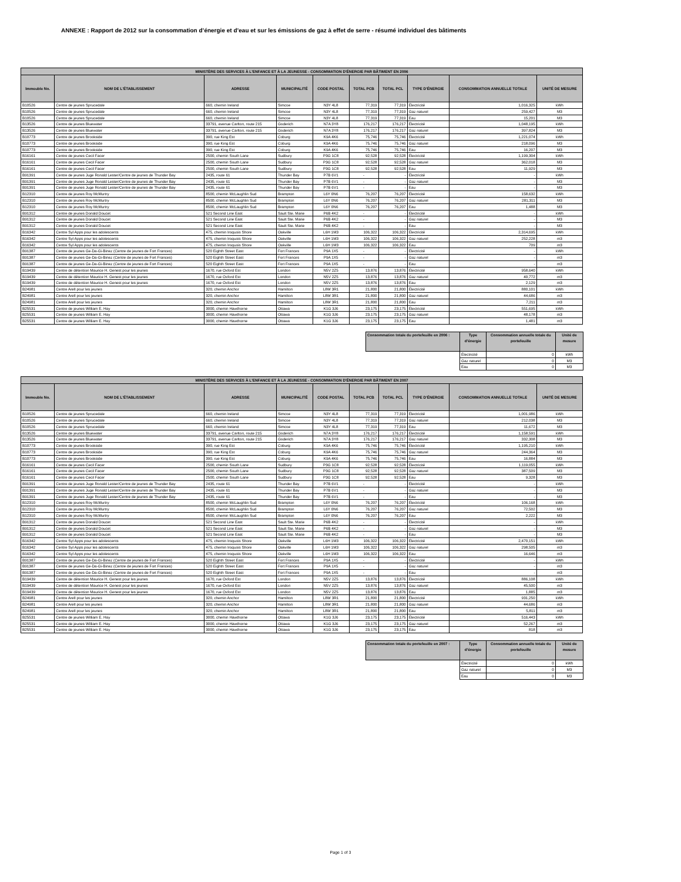ANNEXE : Rapport de 2012 sur la consommation d’énergie et d’eau et sur les émissions de gaz à effet de serre - résumé individuel des bâtiments
| MINISTÈRE DES SERVICES À L'ENFANCE ET À LA JEUNESSE - CONSOMMATION D'ÉNERGIE PAR BÂTIMENT EN 2006 | | | | | | | | | |
| --- | --- | --- | --- | --- | --- | --- | --- | --- | --- |
| Immeuble No. | NOM DE L'ÉTABLISSEMENT | ADRESSE | MUNICIPALITÉ | CODE POSTAL | TOTAL PCB | TOTAL PCL | TYPE D'ÉNERGIE | CONSOMMATION ANNUELLE TOTALE | UNITÉ DE MESURE |
| B10526 | Centre de jeunes Sprucedale | 660, chemin Ireland | Simcoe | N3Y 4L8 | 77,319 | 77,319 | Électricité | 1,016,325 | kWh |
| B10526 | Centre de jeunes Sprucedale | 660, chemin Ireland | Simcoe | N3Y 4L8 | 77,319 | 77,319 | Gaz naturel | 259,427 | M3 |
| B10526 | Centre de jeunes Sprucedale | 660, chemin Ireland | Simcoe | N3Y 4L8 | 77,319 | 77,319 | Eau | 15,201 | M3 |
| B13526 | Centre de jeunes Bluewater | 33791, avenue Carlton, route 215 | Goderich | N7A 3Y8 | 176,217 | 176,217 | Électricité | 1,048,195 | kWh |
| B13526 | Centre de jeunes Bluewater | 33791, avenue Carlton, route 215 | Goderich | N7A 3Y8 | 176,217 | 176,217 | Gaz naturel | 397,824 | M3 |
| B10773 | Centre de jeunes Brookside | 390, rue King Est | Coburg | K9A 4K6 | 75,746 | 75,746 | Électricité | 1,221,074 | kWh |
| B10773 | Centre de jeunes Brookside | 390, rue King Est | Coburg | K9A 4K6 | 75,746 | 75,746 | Gaz naturel | 218,096 | M3 |
| B10773 | Centre de jeunes Brookside | 390, rue King Est | Coburg | K9A 4K6 | 75,746 | 75,746 | Eau | 16,207 | M3 |
| B16161 | Centre de jeunes Cecil Facer | 2500, chemin South Lane | Sudbury | P3G 1C8 | 92,528 | 92,528 | Électricité | 1,199,304 | kWh |
| B16161 | Centre de jeunes Cecil Facer | 2500, chemin South Lane | Sudbury | P3G 1C8 | 92,528 | 92,528 | Gaz naturel | 362,018 | M3 |
| B16161 | Centre de jeunes Cecil Facer | 2500, chemin South Lane | Sudbury | P3G 1C8 | 92,528 | 92,528 | Eau | 11,929 | M3 |
| B91391 | Centre de jeunes Juge Ronald Lester/Centre de jeunes de Thunder Bay | 2435, route 61 | Thunder Bay | P7B 6V1 | - | - | Électricité | - | kWh |
| B91391 | Centre de jeunes Juge Ronald Lester/Centre de jeunes de Thunder Bay | 2435, route 61 | Thunder Bay | P7B 6V1 | - | - | Gaz naturel | - | M3 |
| B91391 | Centre de jeunes Juge Ronald Lester/Centre de jeunes de Thunder Bay | 2435, route 61 | Thunder Bay | P7B 6V1 | - | - | Eau | - | M3 |
| B12310 | Centre de jeunes Roy McMurtry | 8500, chemin McLaughlin Sud | Brampton | L6Y 0N6 | 76,207 | 76,207 | Électricité | 158,632 | kWh |
| B12310 | Centre de jeunes Roy McMurtry | 8500, chemin McLaughlin Sud | Brampton | L6Y 0N6 | 76,207 | 76,207 | Gaz naturel | 281,311 | M3 |
| B12310 | Centre de jeunes Roy McMurtry | 8500, chemin McLaughlin Sud | Brampton | L6Y 0N6 | 76,207 | 76,207 | Eau | 1,488 | M3 |
| B91312 | Centre de jeunes Donald Doucet | 521 Second Line East | Sault Ste. Marie | P6B 4K2 | - | - | Électricité | - | kWh |
| B91312 | Centre de jeunes Donald Doucet | 521 Second Line East | Sault Ste. Marie | P6B 4K2 | - | - | Gaz naturel | - | M3 |
| B91312 | Centre de jeunes Donald Doucet | 521 Second Line East | Sault Ste. Marie | P6B 4K2 | - | - | Eau | - | M3 |
| B16342 | Centre Syl Apps pour les adolescents | 475, chemin Iroquois Shore | Oakville | L6H 1M3 | 106,322 | 106,322 | Électricité | 2,314,695 | kWh |
| B16342 | Centre Syl Apps pour les adolescents | 475, chemin Iroquois Shore | Oakville | L6H 1M3 | 106,322 | 106,322 | Gaz naturel | 252,228 | m3 |
| B16342 | Centre Syl Apps pour les adolescents | 475, chemin Iroquois Shore | Oakville | L6H 1M3 | 106,322 | 106,322 | Eau | 709 | m3 |
| B91387 | Centre de jeunes Ge-Da-Gi-Binez (Centre de jeunes de Fort Frances) | 520 Eighth Street East | Fort Frances | P9A 1X5 | - | - | Électricité | - | kWh |
| B91387 | Centre de jeunes Ge-Da-Gi-Binez (Centre de jeunes de Fort Frances) | 520 Eighth Street East | Fort Frances | P9A 1X5 | - | - | Gaz naturel | - | m3 |
| B91387 | Centre de jeunes Ge-Da-Gi-Binez (Centre de jeunes de Fort Frances) | 520 Eighth Street East | Fort Frances | P9A 1X5 | - | - | Eau | - | m3 |
| B19439 | Centre de détention Maurice H. Genest pour les jeunes | 1670, rue Oxford Est | London | N5V 2Z5 | 13,876 | 13,876 | Électricité | 958,640 | kWh |
| B19439 | Centre de détention Maurice H. Genest pour les jeunes | 1670, rue Oxford Est | London | N5V 2Z5 | 13,876 | 13,876 | Gaz naturel | 40,772 | m3 |
| B19439 | Centre de détention Maurice H. Genest pour les jeunes | 1670, rue Oxford Est | London | N5V 2Z5 | 13,876 | 13,876 | Eau | 2,129 | m3 |
| B24981 | Centre Arell pour les jeunes | 320, chemin Anchor | Hamilton | L8W 3R1 | 21,800 | 21,800 | Électricité | 880,101 | kWh |
| B24981 | Centre Arell pour les jeunes | 320, chemin Anchor | Hamilton | L8W 3R1 | 21,800 | 21,800 | Gaz naturel | 44,686 | m3 |
| B24981 | Centre Arell pour les jeunes | 320, chemin Anchor | Hamilton | L8W 3R1 | 21,800 | 21,800 | Eau | 7,211 | m3 |
| B25531 | Centre de jeunes William E. Hay | 3000, chemin Hawthorne | Ottawa | K1G 3J6 | 23,175 | 23,175 | Électricité | 551,695 | kWh |
| B25531 | Centre de jeunes William E. Hay | 3000, chemin Hawthorne | Ottawa | K1G 3J6 | 23,175 | 23,175 | Gaz naturel | 48,178 | m3 |
| B25531 | Centre de jeunes William E. Hay | 3000, chemin Hawthorne | Ottawa | K1G 3J6 | 23,175 | 23,175 | Eau | 1,481 | m3 |
| Consommation totale du portefeuille en 2006 : | Type d'énergie | Consommation annuelle totale du portefeuille | Unité de mesure |
| --- | --- | --- | --- |
| | Électricité | 0 | kWh |
| | Gaz naturel | 0 | M3 |
| | Eau | 0 | M3 |
| MINISTÈRE DES SERVICES À L'ENFANCE ET À LA JEUNESSE - CONSOMMATION D'ÉNERGIE PAR BÂTIMENT EN 2007 | | | | | | | | | |
| --- | --- | --- | --- | --- | --- | --- | --- | --- | --- |
| Immeuble No. | NOM DE L'ÉTABLISSEMENT | ADRESSE | MUNICIPALITÉ | CODE POSTAL | TOTAL PCB | TOTAL PCL | TYPE D'ÉNERGIE | CONSOMMATION ANNUELLE TOTALE | UNITÉ DE MESURE |
| B10526 | Centre de jeunes Sprucedale | 660, chemin Ireland | Simcoe | N3Y 4L8 | 77,319 | 77,319 | Électricité | 1,001,986 | kWh |
| B10526 | Centre de jeunes Sprucedale | 660, chemin Ireland | Simcoe | N3Y 4L8 | 77,319 | 77,319 | Gaz naturel | 212,038 | M3 |
| B10526 | Centre de jeunes Sprucedale | 660, chemin Ireland | Simcoe | N3Y 4L8 | 77,319 | 77,319 | Eau | 11,672 | M3 |
| B13526 | Centre de jeunes Bluewater | 33791, avenue Carlton, route 215 | Goderich | N7A 3Y8 | 176,217 | 176,217 | Électricité | 1,158,591 | kWh |
| B13526 | Centre de jeunes Bluewater | 33791, avenue Carlton, route 215 | Goderich | N7A 3Y8 | 176,217 | 176,217 | Gaz naturel | 332,308 | M3 |
| B10773 | Centre de jeunes Brookside | 390, rue King Est | Coburg | K9A 4K6 | 75,746 | 75,746 | Électricité | 1,195,210 | kWh |
| B10773 | Centre de jeunes Brookside | 390, rue King Est | Coburg | K9A 4K6 | 75,746 | 75,746 | Gaz naturel | 244,364 | M3 |
| B10773 | Centre de jeunes Brookside | 390, rue King Est | Coburg | K9A 4K6 | 75,746 | 75,746 | Eau | 16,884 | M3 |
| B16161 | Centre de jeunes Cecil Facer | 2500, chemin South Lane | Sudbury | P3G 1C8 | 92,528 | 92,528 | Électricité | 1,119,055 | kWh |
| B16161 | Centre de jeunes Cecil Facer | 2500, chemin South Lane | Sudbury | P3G 1C8 | 92,528 | 92,528 | Gaz naturel | 387,509 | M3 |
| B16161 | Centre de jeunes Cecil Facer | 2500, chemin South Lane | Sudbury | P3G 1C8 | 92,528 | 92,528 | Eau | 9,328 | M3 |
| B91391 | Centre de jeunes Juge Ronald Lester/Centre de jeunes de Thunder Bay | 2435, route 61 | Thunder Bay | P7B 6V1 | - | - | Électricité | - | kWh |
| B91391 | Centre de jeunes Juge Ronald Lester/Centre de jeunes de Thunder Bay | 2435, route 61 | Thunder Bay | P7B 6V1 | - | - | Gaz naturel | - | M3 |
| B91391 | Centre de jeunes Juge Ronald Lester/Centre de jeunes de Thunder Bay | 2435, route 61 | Thunder Bay | P7B 6V1 | - | - | Eau | - | M3 |
| B12310 | Centre de jeunes Roy McMurtry | 8500, chemin McLaughlin Sud | Brampton | L6Y 0N6 | 76,207 | 76,207 | Électricité | 106,168 | kWh |
| B12310 | Centre de jeunes Roy McMurtry | 8500, chemin McLaughlin Sud | Brampton | L6Y 0N6 | 76,207 | 76,207 | Gaz naturel | 72,502 | M3 |
| B12310 | Centre de jeunes Roy McMurtry | 8500, chemin McLaughlin Sud | Brampton | L6Y 0N6 | 76,207 | 76,207 | Eau | 2,222 | M3 |
| B91312 | Centre de jeunes Donald Doucet | 521 Second Line East | Sault Ste. Marie | P6B 4K2 | - | - | Électricité | - | kWh |
| B91312 | Centre de jeunes Donald Doucet | 521 Second Line East | Sault Ste. Marie | P6B 4K2 | - | - | Gaz naturel | - | M3 |
| B91312 | Centre de jeunes Donald Doucet | 521 Second Line East | Sault Ste. Marie | P6B 4K2 | - | - | Eau | - | M3 |
| B16342 | Centre Syl Apps pour les adolescents | 475, chemin Iroquois Shore | Oakville | L6H 1M3 | 106,322 | 106,322 | Électricité | 2,470,151 | kWh |
| B16342 | Centre Syl Apps pour les adolescents | 475, chemin Iroquois Shore | Oakville | L6H 1M3 | 106,322 | 106,322 | Gaz naturel | 298,505 | m3 |
| B16342 | Centre Syl Apps pour les adolescents | 475, chemin Iroquois Shore | Oakville | L6H 1M3 | 106,322 | 106,322 | Eau | 16,646 | m3 |
| B91387 | Centre de jeunes Ge-Da-Gi-Binez (Centre de jeunes de Fort Frances) | 520 Eighth Street East | Fort Frances | P9A 1X5 | - | - | Électricité | - | kWh |
| B91387 | Centre de jeunes Ge-Da-Gi-Binez (Centre de jeunes de Fort Frances) | 520 Eighth Street East | Fort Frances | P9A 1X5 | - | - | Gaz naturel | - | m3 |
| B91387 | Centre de jeunes Ge-Da-Gi-Binez (Centre de jeunes de Fort Frances) | 520 Eighth Street East | Fort Frances | P9A 1X5 | - | - | Eau | - | m3 |
| B19439 | Centre de détention Maurice H. Genest pour les jeunes | 1670, rue Oxford Est | London | N5V 2Z5 | 13,876 | 13,876 | Électricité | 886,108 | kWh |
| B19439 | Centre de détention Maurice H. Genest pour les jeunes | 1670, rue Oxford Est | London | N5V 2Z5 | 13,876 | 13,876 | Gaz naturel | 45,500 | m3 |
| B19439 | Centre de détention Maurice H. Genest pour les jeunes | 1670, rue Oxford Est | London | N5V 2Z5 | 13,876 | 13,876 | Eau | 1,885 | m3 |
| B24981 | Centre Arell pour les jeunes | 320, chemin Anchor | Hamilton | L8W 3R1 | 21,800 | 21,800 | Électricité | 931,250 | kWh |
| B24981 | Centre Arell pour les jeunes | 320, chemin Anchor | Hamilton | L8W 3R1 | 21,800 | 21,800 | Gaz naturel | 44,686 | m3 |
| B24981 | Centre Arell pour les jeunes | 320, chemin Anchor | Hamilton | L8W 3R1 | 21,800 | 21,800 | Eau | 5,811 | m3 |
| B25531 | Centre de jeunes William E. Hay | 3000, chemin Hawthorne | Ottawa | K1G 3J6 | 23,175 | 23,175 | Électricité | 516,443 | kWh |
| B25531 | Centre de jeunes William E. Hay | 3000, chemin Hawthorne | Ottawa | K1G 3J6 | 23,175 | 23,175 | Gaz naturel | 52,267 | m3 |
| B25531 | Centre de jeunes William E. Hay | 3000, chemin Hawthorne | Ottawa | K1G 3J6 | 23,175 | 23,175 | Eau | 818 | m3 |
| Consommation totale du portefeuille en 2007 : | Type d'énergie | Consommation annuelle totale du portefeuille | Unité de mesure |
| --- | --- | --- | --- |
| | Électricité | 0 | kWh |
| | Gaz naturel | 0 | M3 |
| | Eau | 0 | M3 |
Page 1 of 3